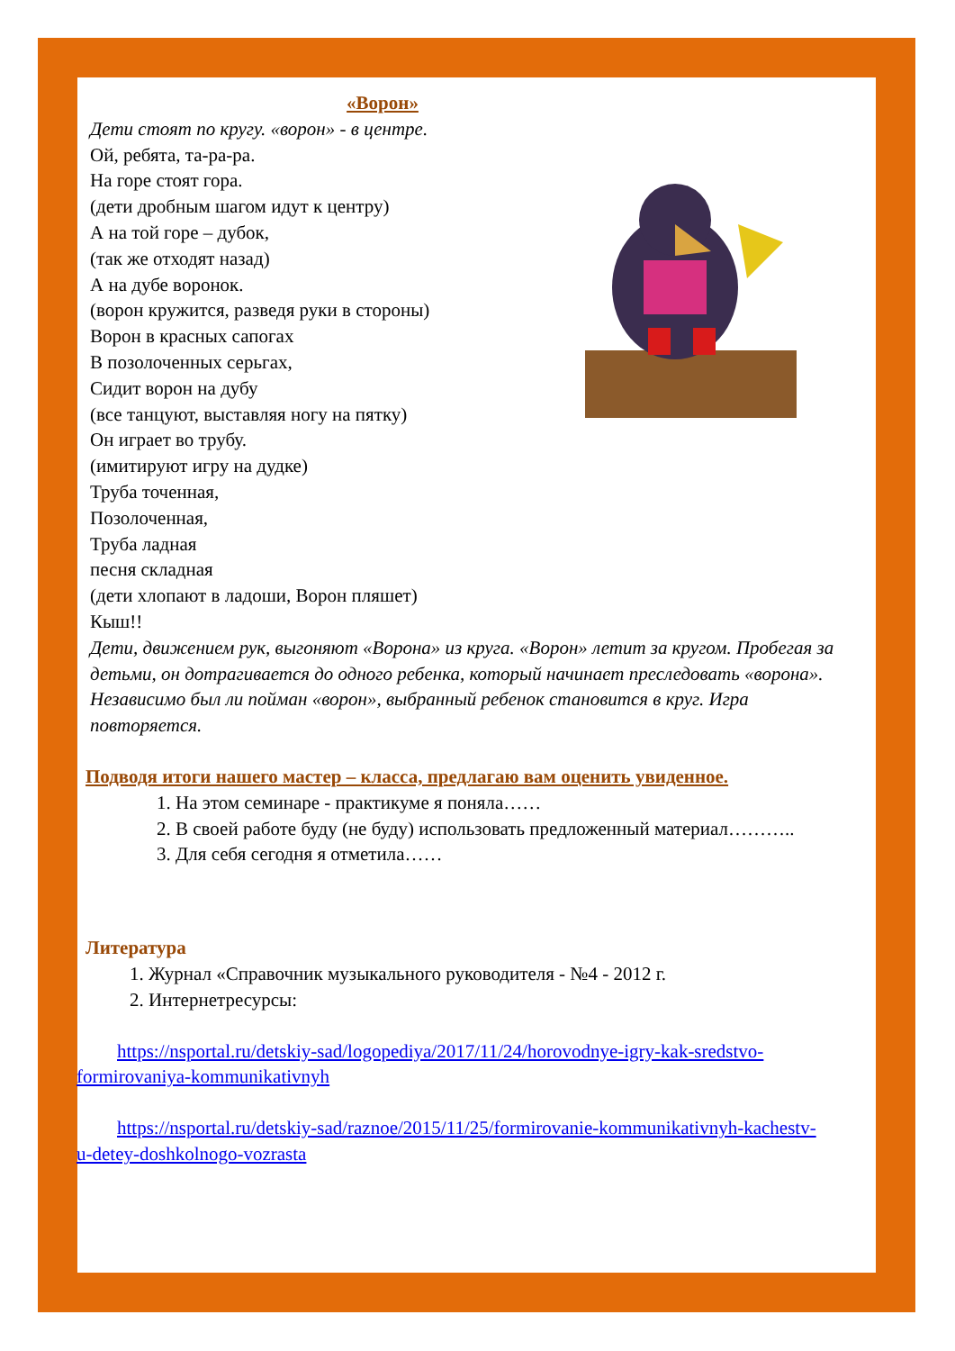«Ворон»
Дети стоят по кругу. «ворон» - в центре.
Ой, ребята, та-ра-ра.
На горе стоят гора.
(дети дробным шагом идут к центру)
А на той горе – дубок,
(так же отходят назад)
А на дубе воронок.
(ворон кружится, разведя руки в стороны)
Ворон в красных сапогах
В позолоченных серьгах,
Сидит ворон на дубу
(все танцуют, выставляя ногу на пятку)
Он играет во трубу.
(имитируют игру на дудке)
Труба точенная,
Позолоченная,
Труба ладная
песня складная
(дети хлопают в ладоши, Ворон пляшет)
Кыш!!
Дети, движением рук, выгоняют «Ворона» из круга. «Ворон» летит за кругом. Пробегая за детьми, он дотрагивается до одного ребенка, который начинает преследовать «ворона». Независимо был ли пойман «ворон», выбранный ребенок становится в круг. Игра повторяется.
Подводя итоги нашего мастер – класса, предлагаю вам оценить увиденное.
1. На этом семинаре - практикуме я поняла……
2. В своей работе буду (не буду) использовать предложенный материал………..
3. Для себя сегодня я отметила……
Литература
1. Журнал «Справочник музыкального руководителя - №4 - 2012 г.
2. Интернетресурсы:
https://nsportal.ru/detskiy-sad/logopediya/2017/11/24/horovodnye-igry-kak-sredstvo-formirovaniya-kommunikativnyh
https://nsportal.ru/detskiy-sad/raznoe/2015/11/25/formirovanie-kommunikativnyh-kachestv-u-detey-doshkolnogo-vozrasta